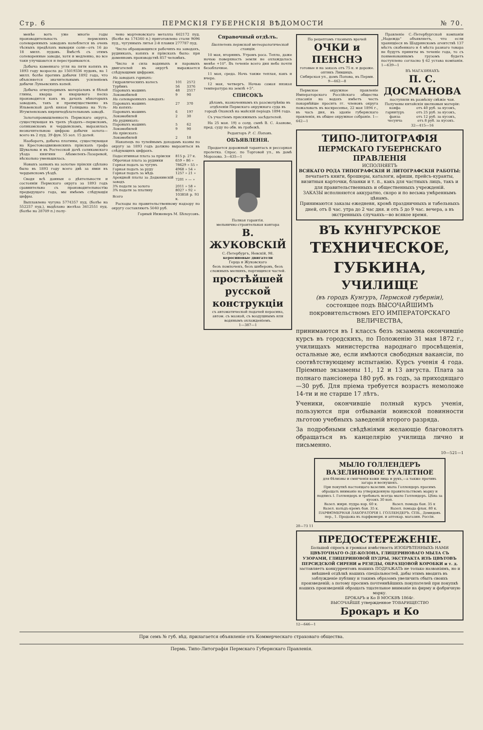Стр. 6 ПЕРМСКІЯ ГУБЕРНСКІЯ ВѢДОМОСТИ № 70.
менѣе вотъ уже многіе годы производительность пермскихъ солеваренныхъ заводовъ колеблется въ очень тѣсныхъ предѣлахъ выварки соли—отъ 16 до 18 милл. пудовъ. Вмѣстѣ съ этимъ солеваренные заводы, хотя и медленно, но все таки улучшаются и перестраиваются.
Добыча каменнаго угля на пяти копяхъ въ 1893 году возросла до 15019336 пудовъ, на 1 милл. болѣе противъ добычи 1892 года, что объясняется значительнымъ усиленіемъ добычи Луньевскихъ копей.
Добыча огнеупорныхъ матеріаловъ и бѣлой глины, кварца и кварцеваго песка производится какъ въ дачахъ нѣкоторыхъ заводовъ, такъ и преимущественно въ Ильвенской дачѣ князя Голицына на Усть-Игумленскомъ кирпичедѣлательномъ заводѣ.
Золотопромышленность Пермскаго округа, существующая въ трехъ уѣздахъ—пермскомъ, соликамскомъ и чердынскомъ, выразилась незначительною цифрою добычи золота—всего въ 2 пуд. 39 фун. 55 зол. 15 долей.
Наоборотъ, добыча платины, существующая на Крестовоздвиженскихъ пріискахъ графа Шувалова и въ Ростесской дачѣ соликамскаго уѣзда княгини Абамелекъ-Лазаревой, нѣсколько уменьшилась.
Новыхъ заявокъ на золотые пріиски сдѣлано было въ 1893 году всего двѣ за явки въ чердынскомъ уѣздѣ.
Сводя всѣ данныя о дѣятельности и состояніи Пермскаго округа за 1893 годъ сравнительно съ производительностію предыдущаго года, мы имѣемъ слѣдующія цифры.
Выплавлено чугуна 5774357 пуд. (болѣе на 552257 пуд.), выдѣлано желѣза 3612551 пуд. (болѣе на 28709 п.) полу-
чено мартеновскаго металла 602172 пуд. (болѣе на 174340 п.) приготовлено стали 9096 пуд., чугунныхъ литья 2-й плавки 277787 пуд.
Число обращающихся рабочихъ на заводахъ, рудникахъ, копяхъ и пріискахъ было: при доменномъ производствѣ 857 человѣкъ.
Число и сила водяныхъ и паровыхъ двигателей въ округѣ выражается слѣдующими цифрами.
| На заводахъ горныхъ: | | |
| Гидравлическихъ колесъ | 101 | 2572 |
| Турбинъ | 56 | 3376 |
| Паровыхъ машинъ | 48 | 2517 |
| Локомобилей | 9 | 90 |
| На солеваренныхъ заводахъ: | | |
| Паровыхъ машинъ | 27 | 370 |
| На копяхъ: | | |
| Паровыхъ машинъ | 6 | 197 |
| Локомобилей | 2 | 30 |
| На рудникахъ: | | |
| Паровыхъ машинъ | 5 | 62 |
| Локомобилей | 9 | 90 |
| На пріискахъ: | | |
| Локомобилей | 2 | 18 |
Накопецъ по тулейнымъ доходамъ казны по округу за 1893 годъ должно выразиться въ слѣдующихъ цифрахъ.
| Подесятинная плата за пріиски | 815 р. 27 к. |
| Оброчная плата за рудники | 659 » 86 » |
| Горная подать за чугунъ | 78629 » 55 » |
| Горная подать за руду | 4968 » 54 » |
| Горная подать за мѣдь | 1257 » 21 » |
| Арендной платы за Дедюхинскій заводъ | 7201 » — » |
| 3% подати за золото | 2011 » 58 » |
| 3% подати за платину | 8027 » 92 » |
| Всего | 103858 р. 93 к. |
Расходы по правительственному надзору по округу составляютъ 5040 руб.
Горный Инженеръ М. Бѣлоусовъ.
Справочный отдѣлъ.
Бюллетень пермской метеорологической станціи.
10 мая, вторникъ. Утромъ роса. Тепло, даже ночью поверхность земли не охлаждалась менѣе +10°. Въ теченіе всего дня небо почти безоблачное.
11 мая, среда. Ночь также теплая, какъ и вчера.
12 мая, четвергъ. Ночью самая низкая температура на землѣ +5°.
СПИСОКЪ
дѣламъ, назначеннымъ къ разсмотрѣнію въ отдѣленіи Пермскаго окружнаго суда въ городѣ Оханскѣ на майскій періодъ 1894 года.
Съ участіемъ присяжныхъ засѣдателей.
На 25 мая. 19) о солд. сынѣ В. С. Азанове, пред. суду по обв. въ грабежѣ.
Редакторъ Р. С. Поповъ.
ОБЪЯВЛЕНІЯ.
Продается дорожный тарантасъ и рессорная пролетка. Спрос. по Торговой ул., въ домѣ Морозова. 3—635—1
Полная гарантія.
мельнично-строительная контора
В. ЖУКОВСКІЙ
С.-Петербургъ, Невскій, 98.
керосиновые двигатели
Герца и Жуковскаго
безъ помпочекъ, безъ шиберовъ, безъ сложныхъ мелкихъ, портящихся частей.
простѣйшей русской конструкціи
съ автоматической подачей керосина, автом. съ мазкой, съ воздушнымъ или водянымъ охлажденіемъ.
1—387—1
По рецептамъ глазныхъ врачей
ОЧКИ и ПЕНСНЭ
готовые и на заказъ отъ 75 к. и дороже.
оптикъ Лившицъ.
Сибирская ул., домъ Попова, въ Перми.
9—462—8
Пермское окружное правленіе Императорскаго Россійскаго общества спасанія на водахъ имѣетъ честь покорнѣйше просить гг. членовъ округа пожаловать въ воскресенье, 22 мая 1894 г., въ часъ дня, въ зданіе губернскаго правленія, въ общее окружное собраніе. 1—642—1
Правленіе С.-Петербургской компаніи „Надежда“ объявляетъ, что если хранящіеся въ Шадринскомъ агентствѣ 137 мѣстъ скобеннаго и 4 мѣста разнаго товара не будутъ приняты въ теченіе года, то съ поименованнымъ грузомъ будетъ поступлено согласно § 62 устава компаніи. 1—639—1
ВЪ МАГАЗИНАХЪ
П. С. ДОСМАНОВА
поступили въ развѣску свѣжіе чаи.
Получены китайскія шелковыя матеріи:
| канфа | отъ 40 руб. за кусокъ, |
| гарнитуръ | отъ 25 руб. за кусокъ, |
| фанза | отъ 12 руб. за кусокъ, |
| чесунча | отъ 8 руб. за кусокъ. |
32—415—16
ТИПО-ЛИТОГРАФІЯ
ПЕРМСКАГО ГУБЕРНСКАГО ПРАВЛЕНІЯ
ИСПОЛНЯЕТЪ
ВСЯКАГО РОДА ТИПОГРАФСКІЯ И ЛИТОГРАФСКІЯ РАБОТЫ:
печатаетъ книги, брошюры, каталоги, афиши, прейсъ-куранты, визитныя карточки, бланки и т. п., какъ для частныхъ лицъ, такъ и для правительственныхъ и общественныхъ учрежденій.
ЗАКАЗЫ исполняются аккуратно, скоро и по весьма умѣреннымъ цѣнамъ.
Принимаются заказы ежедневн, кромѣ праздничныхъ и табельныхъ дней, отъ 8 час. утра до 2 час дня. и отъ 5 до 9 час. вечера, а въ экстренныхъ случаяхъ—во всякое время.
ВЪ КУНГУРСКОЕ
ТЕХНИЧЕСКОЕ, ГУБКИНА,
УЧИЛИЩЕ
(въ городъ Кунгуръ, Пермской губерніи),
состоящее подъ ВЫСОЧАЙШИМЪ покровительствомъ ЕГО ИМПЕРАТОРСКАГО ВЕЛИЧЕСТВА,
принимаются въ I классъ безъ экзамена окончившіе курсъ въ городскихъ, по Положенію 31 мая 1872 г., училищахъ министерства народнаго просвѣщенія, остальные же, если имѣются свободныя вакансіи, по соотвѣтствующему испытанію. Курсъ ученія 4 года. Пріемные экзамены 11, 12 и 13 августа. Плата за полнаго пансіонера 180 руб. въ годъ, за приходящаго—30 руб. Для пріема требуется возрастъ немоложе 14-ти и не старше 17 лѣтъ.
Ученики, окончившіе полный курсъ ученія, пользуются при отбываніи воинской повинности льготою учебныхъ заведеній второго разряда.
За подробными свѣдѣніями желающіе благоволятъ обращаться въ канцелярію училища лично и письменно.
10—521—1
МЫЛО ГОЛЛЕНДЕРЪ ВАЗЕЛИНОВОЕ ТУАЛЕТНОЕ
для бѣлизны и смягченія кожи лица и рукъ,—а также противъ загара и веснушекъ.
При покупкѣ настоящаго вазелин. мыла Голлендеръ просимъ обращать вниманіе на утвержденную правительствомъ марку и подпись І. Голлендеръ и требовать всегда мыло Голлендеръ. Цѣна за кусокъ 30 коп.
| Вазел. жирн. пудра кор. 60 к. | Вазел. помада бан. 35 к |
| Вазел. кольдъ-кремъ бан. 35 к. | Вазел. помада флак. 80 к. |
ПАРФЮМЕРНАЯ ЛАБОРАТОРІЯ І. ГОЛЛЕНДЕРЪ. СПБ., Демидовъ пер., 1. Продажа въ парфюмерн. и аптекар. магазин. Россіи.
20—73 11
ПРЕДОСТЕРЕЖЕНІЕ.
Большой спросъ и громкая извѣстность ИЗОБРѢТЕННЫХЪ НАМИ
ЦВѢТОЧНАГО О-ДЕ-КОЛОНА, ГЛИЦЕРИНОВАГО МЫЛА СЪ УЗОРАМИ, ГЛИЦЕРИНОВОЙ ПУДРЫ, ЭКСТРАКТА ИЗЪ ЦВѢТОВЪ ПЕРСИДСКОЙ СИРЕНИ и РЕЗЕДЫ, ОБРАЗЦОВОЙ КОРОБКИ и т. д.
заставляетъ конкуррентовъ нашихъ ПОДРАЖАТЬ не только названіямъ, но и внѣшней отдѣлкѣ нашихъ спеціальностей, дабы этимъ вводить въ заблужденіе публику и такимъ образомъ увеличить сбытъ своихъ произведеній; а потому просимъ почтеннѣйшихъ покупателей при покупкѣ нашихъ произведеній обращать тщательное вниманіе на фирму и фабричную марку.
БРОКАРЪ и Ко В МОСКВѢ 1864г.
ВЫСОЧАЙШЕ утвержденное ТОВАРИЩЕСТВО
Брокаръ и Ко
12—646—1
При семъ № губ. вѣд. прилагается объявленіе отъ Коммерческаго страховаго общества.
Пермь. Типо-Литографія Пермскаго Губернскаго Правленія.